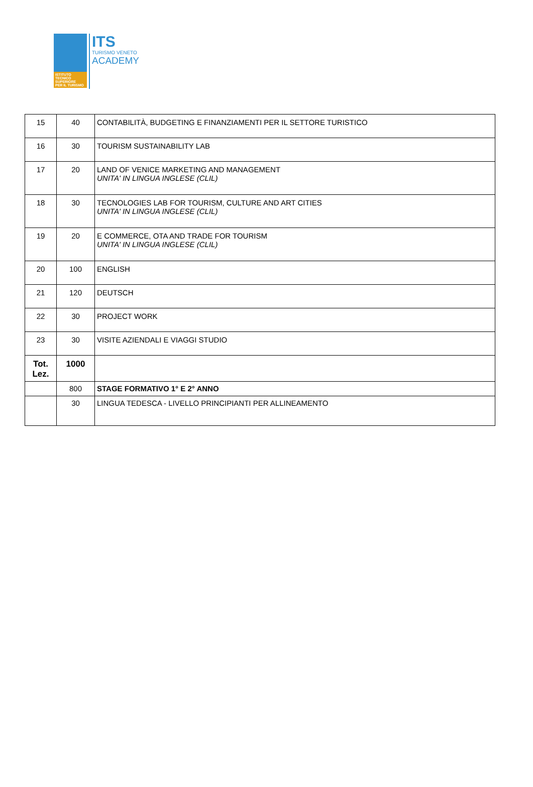ISTITUTO
TECNICO
SUPERIORE
PER IL TURISMO
ITS
TURISMO VENETO
ACADEMY
| 15 | 40 | CONTABILITÀ, BUDGETING E FINANZIAMENTI PER IL SETTORE TURISTICO |
| 16 | 30 | TOURISM SUSTAINABILITY LAB |
| 17 | 20 | LAND OF VENICE MARKETING AND MANAGEMENT UNITA' IN LINGUA INGLESE (CLIL) |
| 18 | 30 | TECNOLOGIES LAB FOR TOURISM, CULTURE AND ART CITIES UNITA' IN LINGUA INGLESE (CLIL) |
| 19 | 20 | E COMMERCE, OTA AND TRADE FOR TOURISM UNITA' IN LINGUA INGLESE (CLIL) |
| 20 | 100 | ENGLISH |
| 21 | 120 | DEUTSCH |
| 22 | 30 | PROJECT WORK |
| 23 | 30 | VISITE AZIENDALI E VIAGGI STUDIO |
| Tot. Lez. | 1000 | |
| | 800 | STAGE FORMATIVO 1° E 2° ANNO |
| | 30 | LINGUA TEDESCA - LIVELLO PRINCIPIANTI PER ALLINEAMENTO |